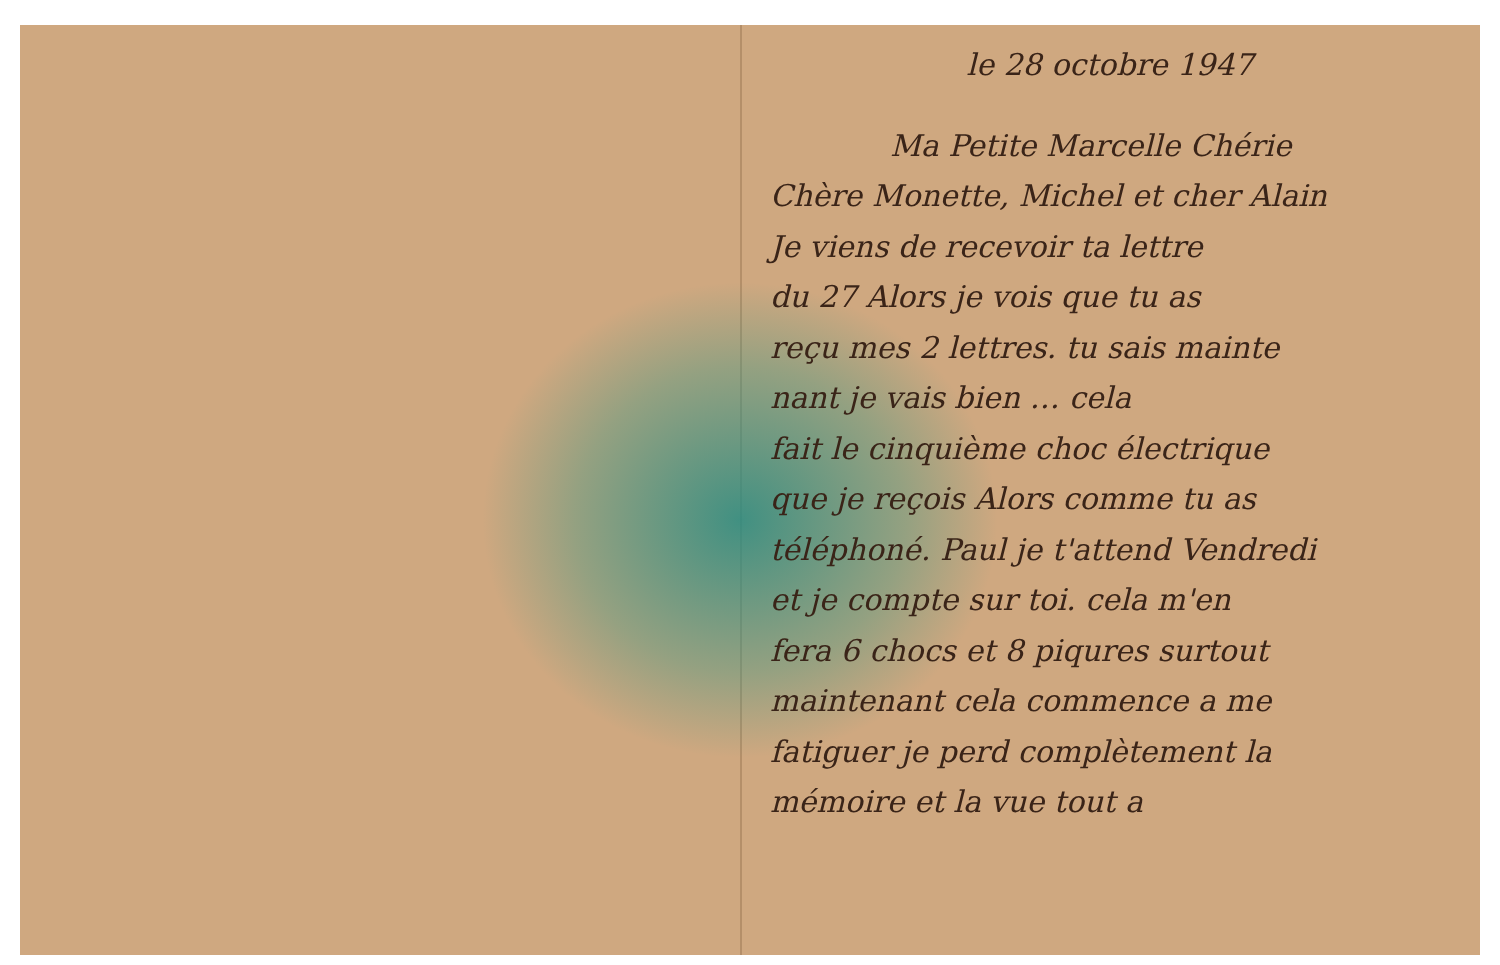le 28 octobre 1947
Ma Petite Marcelle Chérie
Chère Monette, Michel et cher Alain
Je viens de recevoir ta lettre
du 27 Alors je vois que tu as
reçu mes 2 lettres. tu sais mainte
nant je vais bien … cela
fait le cinquième choc électrique
que je reçois Alors comme tu as
téléphoné. Paul je t'attend Vendredi
et je compte sur toi. cela m'en
fera 6 chocs et 8 piqures surtout
maintenant cela commence a me
fatiguer je perd complètement la
mémoire et la vue tout a